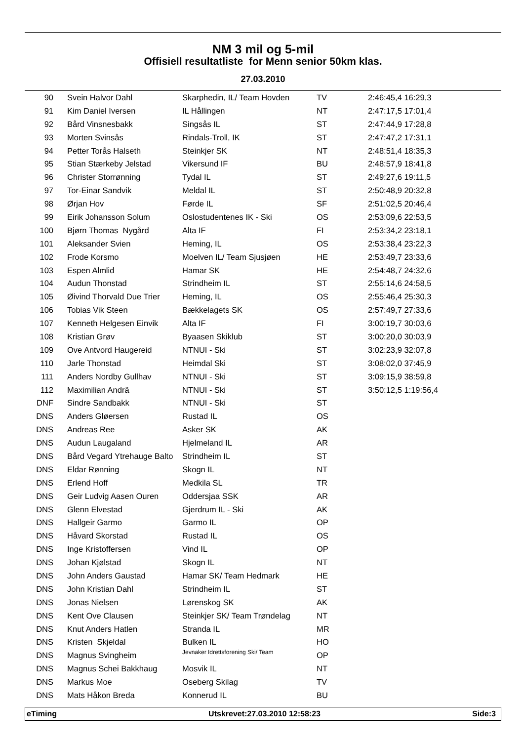NM 3 mil og 5-mil
Offisiell resultatliste for Menn senior 50km klas.
27.03.2010
| 90 | Svein Halvor Dahl | Skarphedin, IL/ Team Hovden | TV | 2:46:45,4 16:29,3 |
| 91 | Kim Daniel Iversen | IL Hållingen | NT | 2:47:17,5 17:01,4 |
| 92 | Bård Vinsnesbakk | Singsås IL | ST | 2:47:44,9 17:28,8 |
| 93 | Morten Svinsås | Rindals-Troll, IK | ST | 2:47:47,2 17:31,1 |
| 94 | Petter Torås Halseth | Steinkjer SK | NT | 2:48:51,4 18:35,3 |
| 95 | Stian Stærkeby Jelstad | Vikersund IF | BU | 2:48:57,9 18:41,8 |
| 96 | Christer Storrønning | Tydal IL | ST | 2:49:27,6 19:11,5 |
| 97 | Tor-Einar Sandvik | Meldal IL | ST | 2:50:48,9 20:32,8 |
| 98 | Ørjan Hov | Førde IL | SF | 2:51:02,5 20:46,4 |
| 99 | Eirik Johansson Solum | Oslostudentenes IK - Ski | OS | 2:53:09,6 22:53,5 |
| 100 | Bjørn Thomas Nygård | Alta IF | FI | 2:53:34,2 23:18,1 |
| 101 | Aleksander Svien | Heming, IL | OS | 2:53:38,4 23:22,3 |
| 102 | Frode Korsmo | Moelven IL/ Team Sjusjøen | HE | 2:53:49,7 23:33,6 |
| 103 | Espen Almlid | Hamar SK | HE | 2:54:48,7 24:32,6 |
| 104 | Audun Thonstad | Strindheim IL | ST | 2:55:14,6 24:58,5 |
| 105 | Øivind Thorvald Due Trier | Heming, IL | OS | 2:55:46,4 25:30,3 |
| 106 | Tobias Vik Steen | Bækkelagets SK | OS | 2:57:49,7 27:33,6 |
| 107 | Kenneth Helgesen Einvik | Alta IF | FI | 3:00:19,7 30:03,6 |
| 108 | Kristian Grøv | Byaasen Skiklub | ST | 3:00:20,0 30:03,9 |
| 109 | Ove Antvord Haugereid | NTNUI - Ski | ST | 3:02:23,9 32:07,8 |
| 110 | Jarle Thonstad | Heimdal Ski | ST | 3:08:02,0 37:45,9 |
| 111 | Anders Nordby Gullhav | NTNUI - Ski | ST | 3:09:15,9 38:59,8 |
| 112 | Maximilian Andrä | NTNUI - Ski | ST | 3:50:12,5 1:19:56,4 |
| DNF | Sindre Sandbakk | NTNUI - Ski | ST | |
| DNS | Anders Gløersen | Rustad IL | OS | |
| DNS | Andreas Ree | Asker SK | AK | |
| DNS | Audun Laugaland | Hjelmeland IL | AR | |
| DNS | Bård Vegard Ytrehauge Balto | Strindheim IL | ST | |
| DNS | Eldar Rønning | Skogn IL | NT | |
| DNS | Erlend Hoff | Medkila SL | TR | |
| DNS | Geir Ludvig Aasen Ouren | Oddersjaa SSK | AR | |
| DNS | Glenn Elvestad | Gjerdrum IL - Ski | AK | |
| DNS | Hallgeir Garmo | Garmo IL | OP | |
| DNS | Håvard Skorstad | Rustad IL | OS | |
| DNS | Inge Kristoffersen | Vind IL | OP | |
| DNS | Johan Kjølstad | Skogn IL | NT | |
| DNS | John Anders Gaustad | Hamar SK/ Team Hedmark | HE | |
| DNS | John Kristian Dahl | Strindheim IL | ST | |
| DNS | Jonas Nielsen | Lørenskog SK | AK | |
| DNS | Kent Ove Clausen | Steinkjer SK/ Team Trøndelag | NT | |
| DNS | Knut Anders Hatlen | Stranda IL | MR | |
| DNS | Kristen Skjeldal | Bulken IL | HO | |
| DNS | Magnus Svingheim | Jevnaker Idrettsforening Ski/ Team | OP | |
| DNS | Magnus Schei Bakkhaug | Mosvik IL | NT | |
| DNS | Markus Moe | Oseberg Skilag | TV | |
| DNS | Mats Håkon Breda | Konnerud IL | BU | |
eTiming Utskrevet:27.03.2010 12:58:23 Side:3